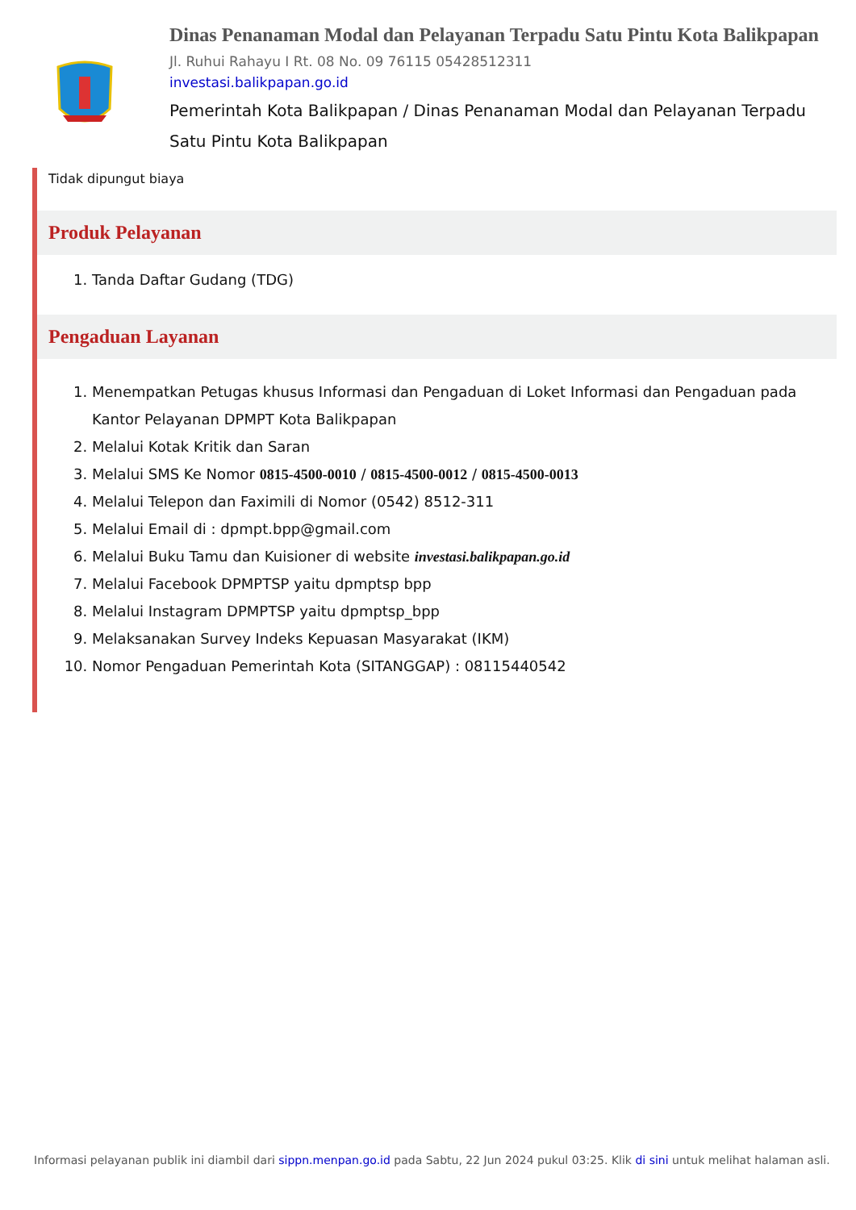Dinas Penanaman Modal dan Pelayanan Terpadu Satu Pintu Kota Balikpapan
Jl. Ruhui Rahayu I Rt. 08 No. 09 76115 05428512311
investasi.balikpapan.go.id
Pemerintah Kota Balikpapan / Dinas Penanaman Modal dan Pelayanan Terpadu Satu Pintu Kota Balikpapan
Tidak dipungut biaya
Produk Pelayanan
1. Tanda Daftar Gudang (TDG)
Pengaduan Layanan
1. Menempatkan Petugas khusus Informasi dan Pengaduan di Loket Informasi dan Pengaduan pada Kantor Pelayanan DPMPT Kota Balikpapan
2. Melalui Kotak Kritik dan Saran
3. Melalui SMS Ke Nomor 0815-4500-0010 / 0815-4500-0012 / 0815-4500-0013
4. Melalui Telepon dan Faximili di Nomor (0542) 8512-311
5. Melalui Email di : dpmpt.bpp@gmail.com
6. Melalui Buku Tamu dan Kuisioner di website investasi.balikpapan.go.id
7. Melalui Facebook DPMPTSP yaitu dpmptsp bpp
8. Melalui Instagram DPMPTSP yaitu dpmptsp_bpp
9. Melaksanakan Survey Indeks Kepuasan Masyarakat (IKM)
10. Nomor Pengaduan Pemerintah Kota (SITANGGAP) : 08115440542
Informasi pelayanan publik ini diambil dari sippn.menpan.go.id pada Sabtu, 22 Jun 2024 pukul 03:25. Klik di sini untuk melihat halaman asli.